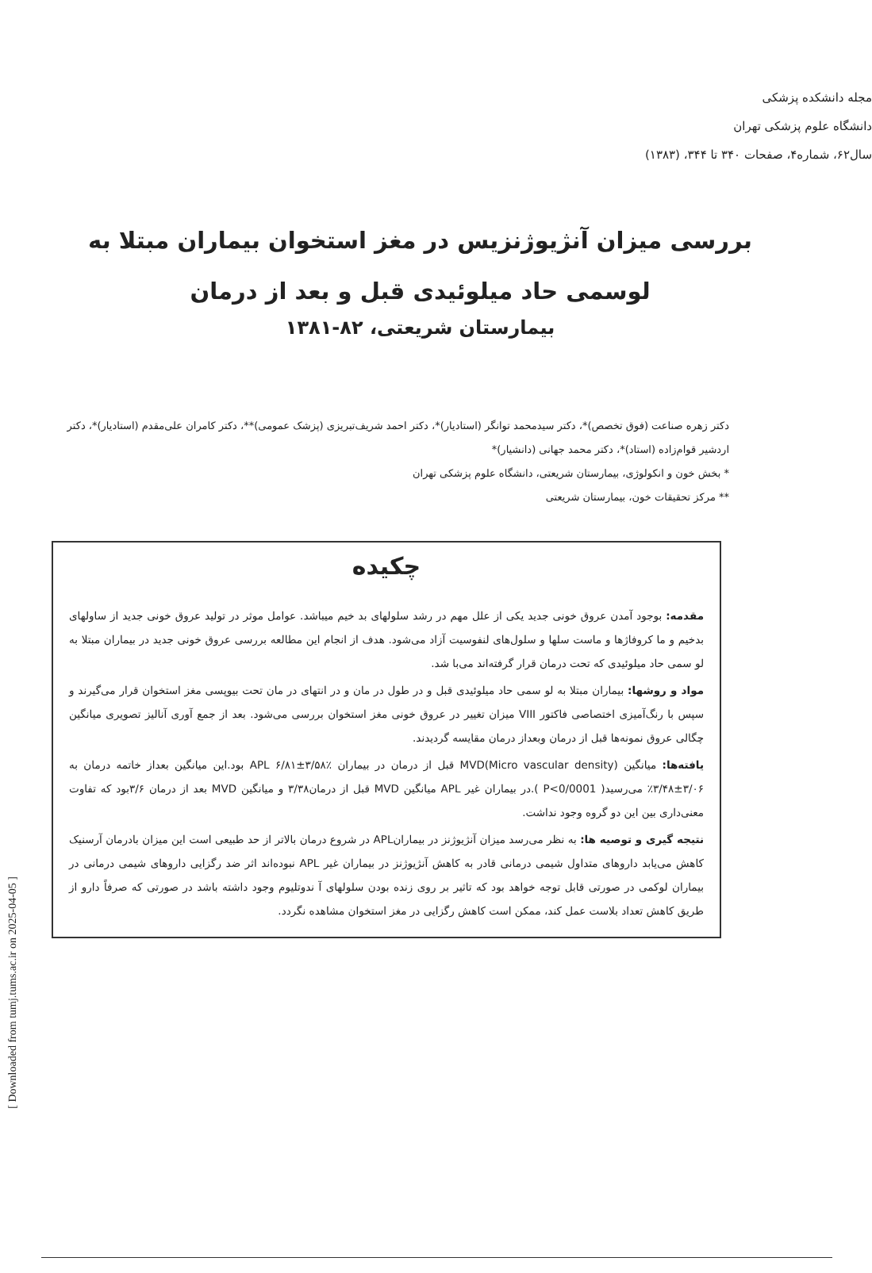[ Downloaded from tumj.tums.ac.ir on 2025-04-05 ]
مجله دانشکده پزشکی
دانشگاه علوم پزشکی تهران
سال۶۲، شماره۴، صفحات ۳۴۰ تا ۳۴۴، (۱۳۸۳)
بررسی میزان آنژیوژنزیس در مغز استخوان بیماران مبتلا به
لوسمی حاد میلوئیدی قبل و بعد از درمان
بیمارستان شریعتی، ۸۲-۱۳۸۱
دکتر زهره صناعت (فوق تخصص)*، دکتر سیدمحمد توانگر (استادیار)*، دکتر احمد شریف‌تبریزی (پزشک عمومی)**، دکتر کامران علی‌مقدم (استادیار)*، دکتر اردشیر قوام‌زاده (استاد)*، دکتر محمد جهانی (دانشیار)*
* بخش خون و انکولوژی، بیمارستان شریعتی، دانشگاه علوم پزشکی تهران
** مرکز تحقیقات خون، بیمارستان شریعتی
چکیده
مقدمه: بوجود آمدن عروق خونی جدید یکی از علل مهم در رشد سلولهای بد خیم میباشد. عوامل موثر در تولید عروق خونی جدید از ساولهای بدخیم و ما کروفاژها و ماست سلها و سلول‌های لنفوسیت آزاد می‌شود. هدف از انجام این مطالعه بررسی عروق خونی جدید در بیماران مبتلا به لو سمی حاد میلوئیدی که تحت درمان قرار گرفته‌اند می‌با شد.
مواد و روشها: بیماران مبتلا به لو سمی حاد میلوئیدی قبل و در طول در مان و در انتهای در مان تحت بیوپسی مغز استخوان قرار می‌گیرند و سپس با رنگ‌آمیزی اختصاصی فاکتور VIII میزان تغییر در عروق خونی مغز استخوان بررسی می‌شود. بعد از جمع آوری آنالیز تصویری میانگین چگالی عروق نمونه‌ها قبل از درمان وبعداز درمان مقایسه گردیدند.
یافته‌ها: میانگین MVD(Micro vascular density) قبل از درمان در بیماران APL ۶/۸۱±۳/۵۸٪ بود.این میانگین بعداز خاتمه درمان به ۳/۰۶±۳/۴۸٪ می‌رسید( P<0/0001 ).در بیماران غیر APL میانگین MVD قبل از درمان۳/۳۸ و میانگین MVD بعد از درمان ۳/۶بود که تفاوت معنی‌داری بین این دو گروه وجود نداشت.
نتیجه گیری و توصیه ها: به نظر می‌رسد میزان آنژیوژنز در بیمارانAPL در شروع درمان بالاتر از حد طبیعی است این میزان بادرمان آرسنیک کاهش می‌یابد داروهای متداول شیمی درمانی قادر به کاهش آنژیوژنز در بیماران غیر APL نبوده‌اند اثر ضد رگزایی داروهای شیمی درمانی در بیماران لوکمی در صورتی قابل توجه خواهد بود که تاثیر بر روی زنده بودن سلولهای آ ندوتلیوم وجود داشته باشد در صورتی که صرفاً دارو از طریق کاهش تعداد بلاست عمل کند، ممکن است کاهش رگزایی در مغز استخوان مشاهده نگردد.